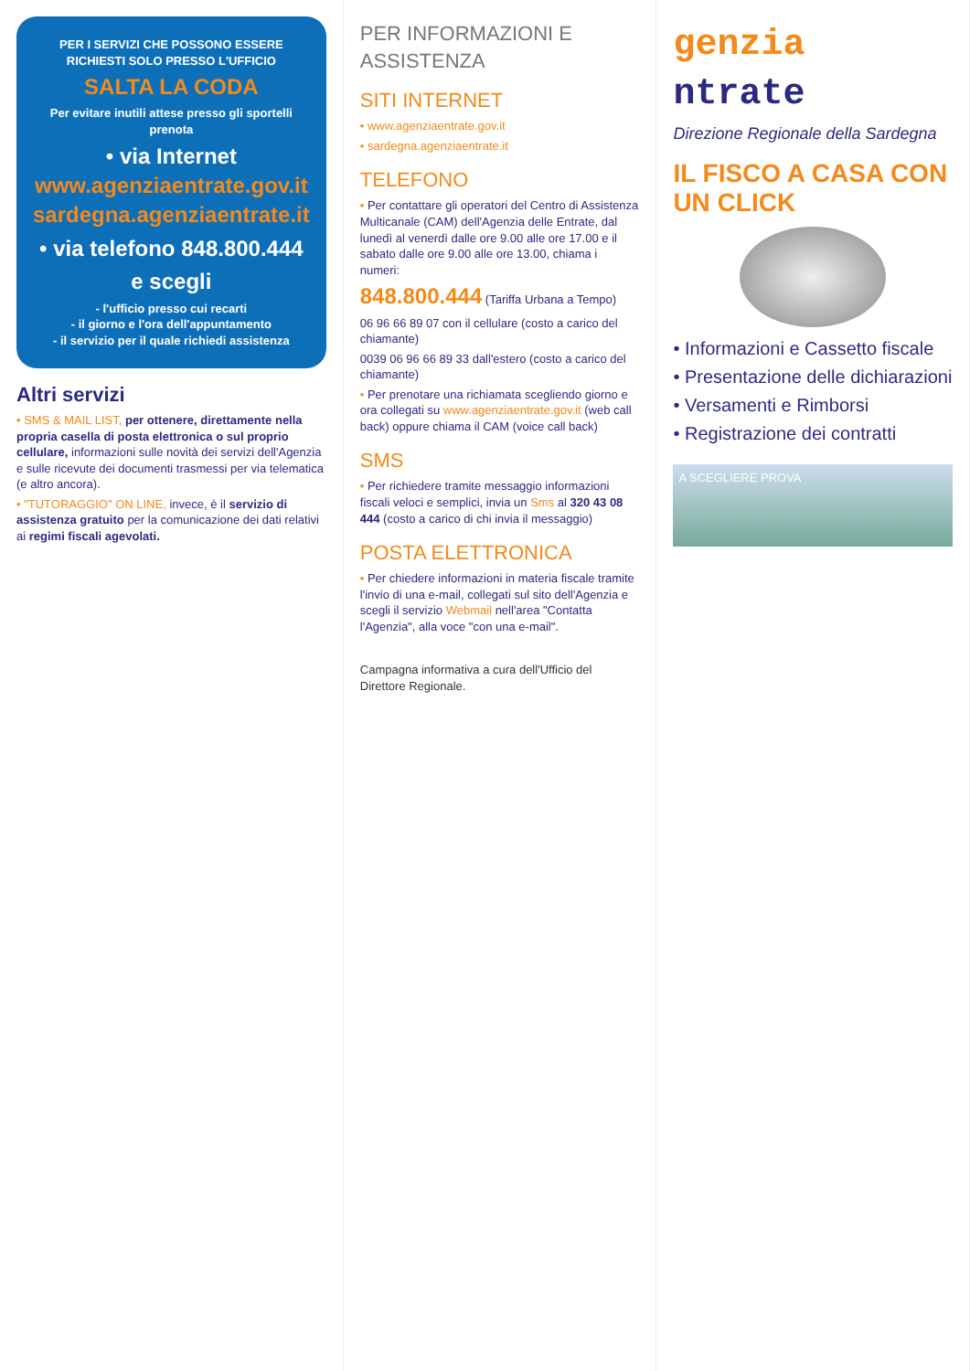PER I SERVIZI CHE POSSONO ESSERE RICHIESTI SOLO PRESSO L'UFFICIO
SALTA LA CODA
Per evitare inutili attese presso gli sportelli prenota
• via Internet www.agenziaentrate.gov.it sardegna.agenziaentrate.it
• via telefono 848.800.444
e scegli
- l'ufficio presso cui recarti
- il giorno e l'ora dell'appuntamento
- il servizio per il quale richiedi assistenza
Altri servizi
• SMS & MAIL LIST, per ottenere, direttamente nella propria casella di posta elettronica o sul proprio cellulare, informazioni sulle novità dei servizi dell'Agenzia e sulle ricevute dei documenti trasmessi per via telematica (e altro ancora).
• "TUTORAGGIO" ON LINE, invece, è il servizio di assistenza gratuito per la comunicazione dei dati relativi ai regimi fiscali agevolati.
PER INFORMAZIONI E ASSISTENZA
SITI INTERNET
• www.agenziaentrate.gov.it
• sardegna.agenziaentrate.it
TELEFONO
• Per contattare gli operatori del Centro di Assistenza Multicanale (CAM) dell'Agenzia delle Entrate, dal lunedì al venerdì dalle ore 9.00 alle ore 17.00 e il sabato dalle ore 9.00 alle ore 13.00, chiama i numeri:
848.800.444 (Tariffa Urbana a Tempo)
06 96 66 89 07 con il cellulare (costo a carico del chiamante)
0039 06 96 66 89 33 dall'estero (costo a carico del chiamante)
• Per prenotare una richiamata scegliendo giorno e ora collegati su www.agenziaentrate.gov.it (web call back) oppure chiama il CAM (voice call back)
SMS
• Per richiedere tramite messaggio informazioni fiscali veloci e semplici, invia un Sms al 320 43 08 444 (costo a carico di chi invia il messaggio)
POSTA ELETTRONICA
• Per chiedere informazioni in materia fiscale tramite l'invio di una e-mail, collegati sul sito dell'Agenzia e scegli il servizio Webmail nell'area "Contatta l'Agenzia", alla voce "con una e-mail".
Campagna informativa a cura dell'Ufficio del Direttore Regionale.
genzia
ntrate
Direzione Regionale della Sardegna
IL FISCO A CASA CON UN CLICK
• Informazioni e Cassetto fiscale
• Presentazione delle dichiarazioni
• Versamenti e Rimborsi
• Registrazione dei contratti
A SCEGLIERE PROVA